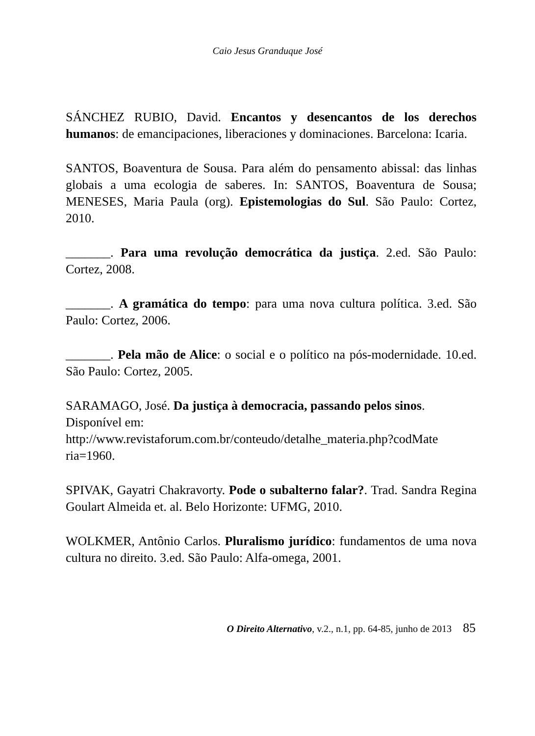Caio Jesus Granduque José
SÁNCHEZ RUBIO, David. Encantos y desencantos de los derechos humanos: de emancipaciones, liberaciones y dominaciones. Barcelona: Icaria.
SANTOS, Boaventura de Sousa. Para além do pensamento abissal: das linhas globais a uma ecologia de saberes. In: SANTOS, Boaventura de Sousa; MENESES, Maria Paula (org). Epistemologias do Sul. São Paulo: Cortez, 2010.
_______. Para uma revolução democrática da justiça. 2.ed. São Paulo: Cortez, 2008.
_______. A gramática do tempo: para uma nova cultura política. 3.ed. São Paulo: Cortez, 2006.
_______. Pela mão de Alice: o social e o político na pós-modernidade. 10.ed. São Paulo: Cortez, 2005.
SARAMAGO, José. Da justiça à democracia, passando pelos sinos. Disponível em:
http://www.revistaforum.com.br/conteudo/detalhe_materia.php?codMate ria=1960.
SPIVAK, Gayatri Chakravorty. Pode o subalterno falar?. Trad. Sandra Regina Goulart Almeida et. al. Belo Horizonte: UFMG, 2010.
WOLKMER, Antônio Carlos. Pluralismo jurídico: fundamentos de uma nova cultura no direito. 3.ed. São Paulo: Alfa-omega, 2001.
O Direito Alternativo, v.2., n.1, pp. 64-85, junho de 2013 85